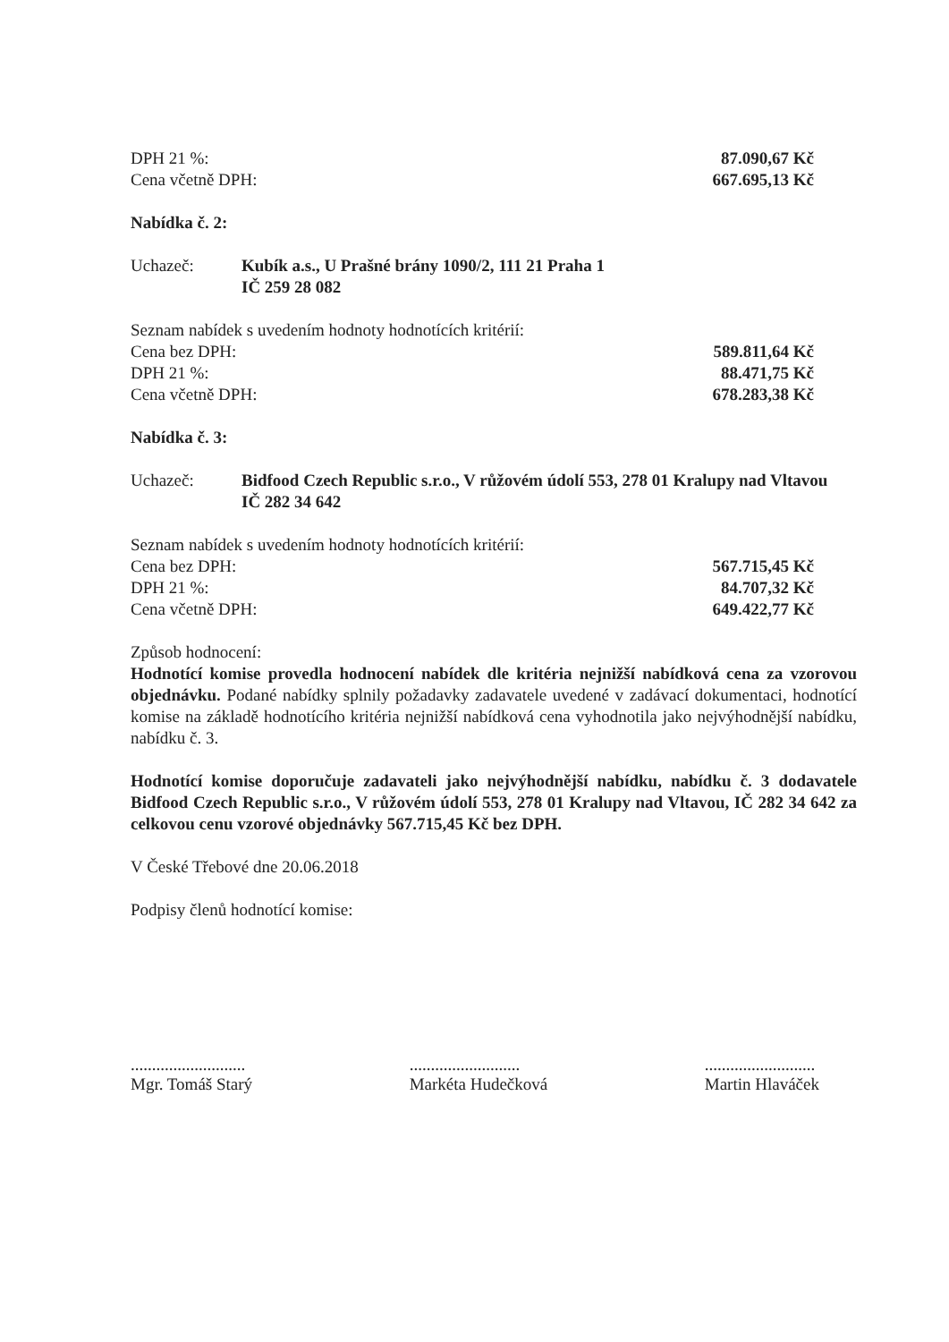DPH 21 %: 87.090,67 Kč
Cena včetně DPH: 667.695,13 Kč
Nabídka č. 2:
Uchazeč: Kubík a.s., U Prašné brány 1090/2, 111 21 Praha 1
IČ 259 28 082
Seznam nabídek s uvedením hodnoty hodnotících kritérií:
Cena bez DPH: 589.811,64 Kč
DPH 21 %: 88.471,75 Kč
Cena včetně DPH: 678.283,38 Kč
Nabídka č. 3:
Uchazeč: Bidfood Czech Republic s.r.o., V růžovém údolí 553, 278 01 Kralupy nad Vltavou
IČ 282 34 642
Seznam nabídek s uvedením hodnoty hodnotících kritérií:
Cena bez DPH: 567.715,45 Kč
DPH 21 %: 84.707,32 Kč
Cena včetně DPH: 649.422,77 Kč
Způsob hodnocení:
Hodnotící komise provedla hodnocení nabídek dle kritéria nejnižší nabídková cena za vzorovou objednávku. Podané nabídky splnily požadavky zadavatele uvedené v zadávací dokumentaci, hodnotící komise na základě hodnotícího kritéria nejnižší nabídková cena vyhodnotila jako nejvýhodnější nabídku, nabídku č. 3.
Hodnotící komise doporučuje zadavateli jako nejvýhodnější nabídku, nabídku č. 3 dodavatele Bidfood Czech Republic s.r.o., V růžovém údolí 553, 278 01 Kralupy nad Vltavou, IČ 282 34 642 za celkovou cenu vzorové objednávky 567.715,45 Kč bez DPH.
V České Třebové dne 20.06.2018
Podpisy členů hodnotící komise:
...........................
Mgr. Tomáš Starý
..........................
Markéta Hudečková
..........................
Martin Hlaváček